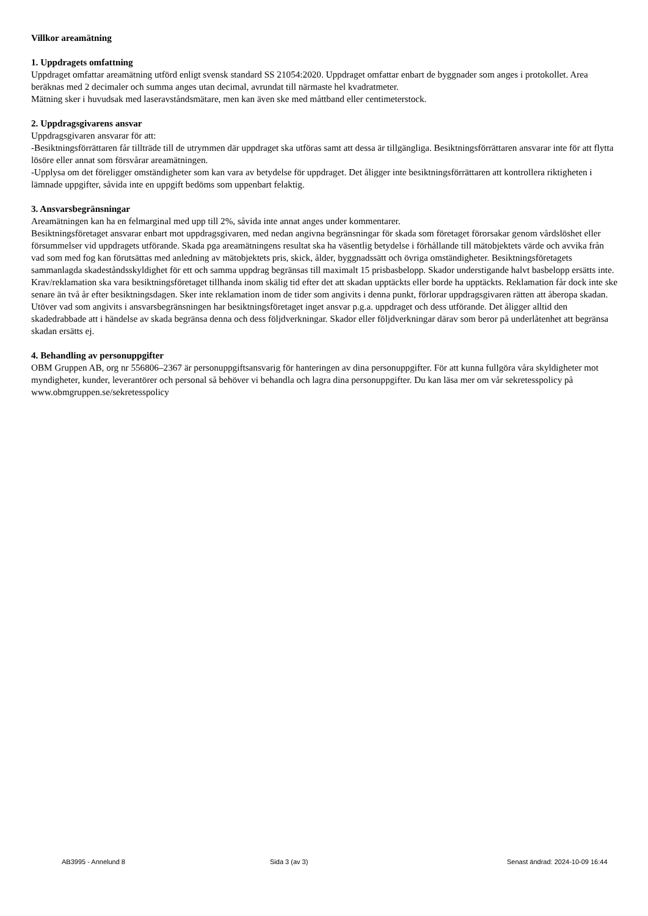Villkor areamätning
1. Uppdragets omfattning
Uppdraget omfattar areamätning utförd enligt svensk standard SS 21054:2020. Uppdraget omfattar enbart de byggnader som anges i protokollet. Area beräknas med 2 decimaler och summa anges utan decimal, avrundat till närmaste hel kvadratmeter.
Mätning sker i huvudsak med laseravståndsmätare, men kan även ske med måttband eller centimeterstock.
2. Uppdragsgivarens ansvar
Uppdragsgivaren ansvarar för att:
-Besiktningsförrättaren får tillträde till de utrymmen där uppdraget ska utföras samt att dessa är tillgängliga. Besiktningsförrättaren ansvarar inte för att flytta lösöre eller annat som försvårar areamätningen.
-Upplysa om det föreligger omständigheter som kan vara av betydelse för uppdraget. Det åligger inte besiktningsförrättaren att kontrollera riktigheten i lämnade uppgifter, såvida inte en uppgift bedöms som uppenbart felaktig.
3. Ansvarsbegränsningar
Areamätningen kan ha en felmarginal med upp till 2%, såvida inte annat anges under kommentarer.
Besiktningsföretaget ansvarar enbart mot uppdragsgivaren, med nedan angivna begränsningar för skada som företaget förorsakar genom vårdslöshet eller försummelser vid uppdragets utförande. Skada pga areamätningens resultat ska ha väsentlig betydelse i förhållande till mätobjektets värde och avvika från vad som med fog kan förutsättas med anledning av mätobjektets pris, skick, ålder, byggnadssätt och övriga omständigheter. Besiktningsföretagets sammanlagda skadeståndsskyldighet för ett och samma uppdrag begränsas till maximalt 15 prisbasbelopp. Skador understigande halvt basbelopp ersätts inte. Krav/reklamation ska vara besiktningsföretaget tillhanda inom skälig tid efter det att skadan upptäckts eller borde ha upptäckts. Reklamation får dock inte ske senare än två år efter besiktningsdagen. Sker inte reklamation inom de tider som angivits i denna punkt, förlorar uppdragsgivaren rätten att åberopa skadan. Utöver vad som angivits i ansvarsbegränsningen har besiktningsföretaget inget ansvar p.g.a. uppdraget och dess utförande. Det åligger alltid den skadedrabbade att i händelse av skada begränsa denna och dess följdverkningar. Skador eller följdverkningar därav som beror på underlåtenhet att begränsa skadan ersätts ej.
4. Behandling av personuppgifter
OBM Gruppen AB, org nr 556806–2367 är personuppgiftsansvarig för hanteringen av dina personuppgifter. För att kunna fullgöra våra skyldigheter mot myndigheter, kunder, leverantörer och personal så behöver vi behandla och lagra dina personuppgifter. Du kan läsa mer om vår sekretesspolicy på www.obmgruppen.se/sekretesspolicy
AB3995 - Annelund 8 Sida 3 (av 3) Senast ändrad: 2024-10-09 16:44